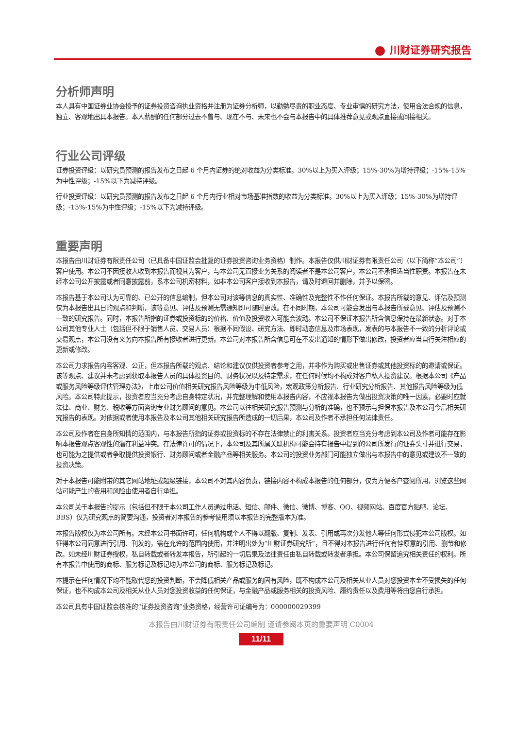川财证券研究报告
分析师声明
本人具有中国证券业协会授予的证券投资咨询执业资格并注册为证券分析师，以勤勉尽责的职业态度、专业审慎的研究方法，使用合法合规的信息，独立、客观地出具本报告。本人薪酬的任何部分过去不曾与、现在不与、未来也不会与本报告中的具体推荐意见或观点直接或间接相关。
行业公司评级
证券投资评级：以研究员预测的报告发布之日起 6 个月内证券的绝对收益为分类标准。30%以上为买入评级；15%-30%为增持评级；-15%-15%为中性评级；-15%以下为减持评级。
行业投资评级：以研究员预测的报告发布之日起 6 个月内行业相对市场基准指数的收益为分类标准。30%以上为买入评级；15%-30%为增持评级；-15%-15%为中性评级；-15%以下为减持评级。
重要声明
本报告由川财证券有限责任公司（已具备中国证监会批复的证券投资咨询业务资格）制作。本报告仅供川财证券有限责任公司（以下简称“本公司”）客户使用。本公司不因接收人收到本报告而视其为客户，与本公司无直接业务关系的阅读者不是本公司客户，本公司不承担适当性职责。本报告在未经本公司公开披露或者同意披露前，系本公司机密材料，如非本公司客户接收到本报告，请及时退回并删除，并予以保密。
本报告基于本公司认为可靠的、已公开的信息编制，但本公司对该等信息的真实性、准确性及完整性不作任何保证。本报告所载的意见、评估及预测仅为本报告出具日的观点和判断，该等意见、评估及预测无需通知即可随时更改。在不同时期，本公司可能会发出与本报告所载意见、评估及预测不一致的研究报告。同时，本报告所指的证券或投资标的的价格、价值及投资收入可能会波动。本公司不保证本报告所含信息保持在最新状态。对于本公司其他专业人士（包括但不限于销售人员、交易人员）根据不同假设、研究方法、即时动态信息及市场表现，发表的与本报告不一致的分析评论或交易观点，本公司没有义务向本报告所有接收者进行更新。本公司对本报告所含信息可在不发出通知的情形下做出修改，投资者应当自行关注相应的更新或修改。
本公司力求报告内容客观、公正，但本报告所载的观点、结论和建议仅供投资者参考之用，并非作为购买或出售证券或其他投资标的的邀请或保证。该等观点、建议并未考虑到获取本报告人员的具体投资目的、财务状况以及特定需求，在任何时候均不构成对客户私人投资建议。根据本公司《产品或服务风险等级评估管理办法》，上市公司价值相关研究报告风险等级为中低风险，宏观政策分析报告、行业研究分析报告、其他报告风险等级为低风险。本公司特此提示，投资者应当充分考虑自身特定状况，并完整理解和使用本报告内容，不应视本报告为做出投资决策的唯一因素，必要时应就法律、商业、财务、税收等方面咨询专业财务顾问的意见。本公司以往相关研究报告预测与分析的准确，也不预示与担保本报告及本公司今后相关研究报告的表现。对依据或者使用本报告及本公司其他相关研究报告所造成的一切后果，本公司及作者不承担任何法律责任。
本公司及作者在自身所知情的范围内，与本报告所指的证券或投资标的不存在法律禁止的利害关系。投资者应当充分考虑到本公司及作者可能存在影响本报告观点客观性的潜在利益冲突。在法律许可的情况下，本公司及其所属关联机构可能会持有报告中提到的公司所发行的证券头寸并进行交易，也可能为之提供或者争取提供投资银行、财务顾问或者金融产品等相关服务。本公司的投资业务部门可能独立做出与本报告中的意见或建议不一致的投资决策。
对于本报告可能附带的其它网站地址或超级链接，本公司不对其内容负责，链接内容不构成本报告的任何部分，仅为方便客户查阅所用，浏览这些网站可能产生的费用和风险由使用者自行承担。
本公司关于本报告的提示（包括但不限于本公司工作人员通过电话、短信、邮件、微信、微博、博客、QQ、视频网站、百度官方贴吧、论坛、BBS）仅为研究观点的简要沟通，投资者对本报告的参考使用须以本报告的完整版本为准。
本报告版权仅为本公司所有。未经本公司书面许可，任何机构或个人不得以翻版、复制、发表、引用或再次分发他人等任何形式侵犯本公司版权。如征得本公司同意进行引用、刊发的，需在允许的范围内使用，并注明出处为“川财证券研究所”，且不得对本报告进行任何有悖原意的引用、删节和修改。如未经川财证券授权，私自转载或者转发本报告，所引起的一切后果及法律责任由私自转载或转发者承担。本公司保留追究相关责任的权利。所有本报告中使用的商标、服务标记及标记均为本公司的商标、服务标记及标记。
本提示在任何情况下均不能取代您的投资判断，不会降低相关产品或服务的固有风险，既不构成本公司及相关从业人员对您投资本金不受损失的任何保证，也不构成本公司及相关从业人员对您投资收益的任何保证，与金融产品或服务相关的投资风险、履约责任以及费用等将由您自行承担。
本公司具有中国证监会核准的“证券投资咨询”业务资格，经营许可证编号为：000000029399
本报告由川财证券有限责任公司编制 谨请参阅本页的重要声明 C0004
11/11